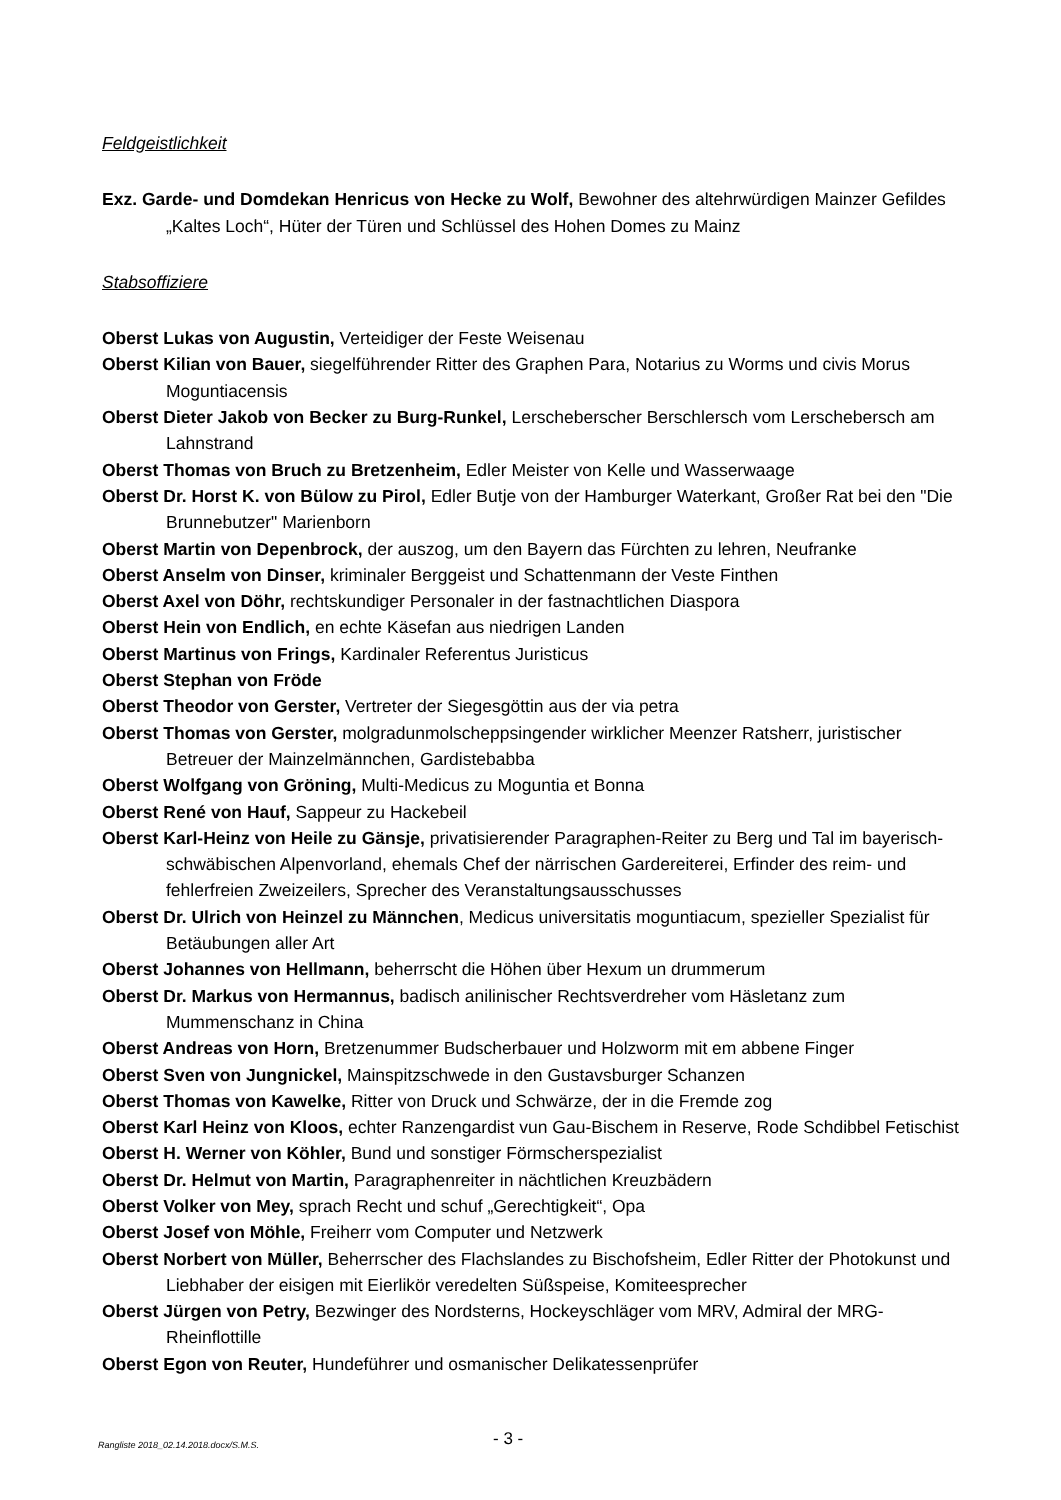Feldgeistlichkeit
Exz. Garde- und Domdekan Henricus von Hecke zu Wolf, Bewohner des altehrwürdigen Mainzer Gefildes „Kaltes Loch“, Hüter der Türen und Schlüssel des Hohen Domes zu Mainz
Stabsoffiziere
Oberst Lukas von Augustin, Verteidiger der Feste Weisenau
Oberst Kilian von Bauer, siegelführender Ritter des Graphen Para, Notarius zu Worms und civis Morus Moguntiacensis
Oberst Dieter Jakob von Becker zu Burg-Runkel, Lerscheberscher Berschlersch vom Lerschebersch am Lahnstrand
Oberst Thomas von Bruch zu Bretzenheim, Edler Meister von Kelle und Wasserwaage
Oberst Dr. Horst K. von Bülow zu Pirol, Edler Butje von der Hamburger Waterkant, Großer Rat bei den "Die Brunnebutzer" Marienborn
Oberst Martin von Depenbrock, der auszog, um den Bayern das Fürchten zu lehren, Neufranke
Oberst Anselm von Dinser, kriminaler Berggeist und Schattenmann der Veste Finthen
Oberst Axel von Döhr, rechtskundiger Personaler in der fastnachtlichen Diaspora
Oberst Hein von Endlich, en echte Käsefan aus niedrigen Landen
Oberst Martinus von Frings, Kardinaler Referentus Juristicus
Oberst Stephan von Fröde
Oberst Theodor von Gerster, Vertreter der Siegesgöttin aus der via petra
Oberst Thomas von Gerster, molgradunmolscheppsingender wirklicher Meenzer Ratsherr, juristischer Betreuer der Mainzelmännchen, Gardistebabba
Oberst Wolfgang von Gröning, Multi-Medicus zu Moguntia et Bonna
Oberst René von Hauf, Sappeur zu Hackebeil
Oberst Karl-Heinz von Heile zu Gänsje, privatisierender Paragraphen-Reiter zu Berg und Tal im bayerisch-schwäbischen Alpenvorland, ehemals Chef der närrischen Gardereiterei, Erfinder des reim- und fehlerfreien Zweizeilers, Sprecher des Veranstaltungsausschusses
Oberst Dr. Ulrich von Heinzel zu Männchen, Medicus universitatis moguntiacum, spezieller Spezialist für Betäubungen aller Art
Oberst Johannes von Hellmann, beherrscht die Höhen über Hexum un drummerum
Oberst Dr. Markus von Hermannus, badisch anilinischer Rechtsverdreher vom Häsletanz zum Mummenschanz in China
Oberst Andreas von Horn, Bretzenummer Budscherbauer und Holzworm mit em abbene Finger
Oberst Sven von Jungnickel, Mainspitzschwede in den Gustavsburger Schanzen
Oberst Thomas von Kawelke, Ritter von Druck und Schwärze, der in die Fremde zog
Oberst Karl Heinz von Kloos, echter Ranzengardist vun Gau-Bischem in Reserve, Rode Schdibbel Fetischist
Oberst H. Werner von Köhler, Bund und sonstiger Förmscherspezialist
Oberst Dr. Helmut von Martin, Paragraphenreiter in nächtlichen Kreuzbädern
Oberst Volker von Mey, sprach Recht und schuf „Gerechtigkeit“, Opa
Oberst Josef von Möhle, Freiherr vom Computer und Netzwerk
Oberst Norbert von Müller, Beherrscher des Flachslandes zu Bischofsheim, Edler Ritter der Photokunst und Liebhaber der eisigen mit Eierlikör veredelten Süßspeise, Komiteesprecher
Oberst Jürgen von Petry, Bezwinger des Nordsterns, Hockeyschläger vom MRV, Admiral der MRG-Rheinflottille
Oberst Egon von Reuter, Hundeführer und osmanischer Delikatessenprüfer
Rangliste 2018_02.14.2018.docx/S.M.S. - 3 -